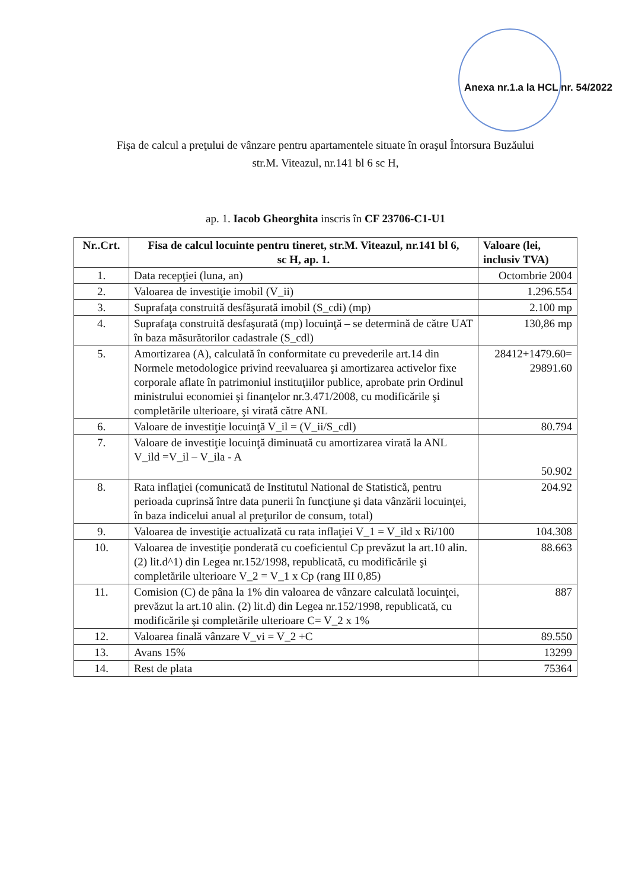Anexa nr.1.a la HCL nr. 54/2022
Fişa de calcul a preţului de vânzare pentru apartamentele situate în oraşul Întorsura Buzăului
str.M. Viteazul, nr.141 bl 6 sc H,
ap. 1. Iacob Gheorghita inscris în CF 23706-C1-U1
| Nr..Crt. | Fisa de calcul locuinte pentru tineret, str.M. Viteazul, nr.141 bl 6, sc H, ap. 1. | Valoare (lei, inclusiv TVA) |
| --- | --- | --- |
| 1. | Data recepţiei (luna, an) | Octombrie 2004 |
| 2. | Valoarea de investiţie imobil (V_ii) | 1.296.554 |
| 3. | Suprafaţa construită desfăşurată imobil (S_cdi) (mp) | 2.100 mp |
| 4. | Suprafaţa construită desfaşurată (mp) locuinţă – se determină de către UAT în baza măsurătorilor cadastrale (S_cdl) | 130,86 mp |
| 5. | Amortizarea (A), calculată în conformitate cu prevederile art.14 din Normele metodologice privind reevaluarea şi amortizarea activelor fixe corporale aflate în patrimoniul instituţiilor publice, aprobate prin Ordinul ministrului economiei şi finanţelor nr.3.471/2008, cu modificările şi completările ulterioare, şi virată către ANL | 28412+1479.60= 29891.60 |
| 6. | Valoare de investiţie locuinţă V_il = (V_ii/S_cdl) | 80.794 |
| 7. | Valoare de investiţie locuinţă diminuată cu amortizarea virată la ANL V_ild =V_il – V_ila - A | 50.902 |
| 8. | Rata inflaţiei (comunicată de Institutul National de Statistică, pentru perioada cuprinsă între data punerii în funcţiune şi data vânzării locuinţei, în baza indicelui anual al preţurilor de consum, total) | 204.92 |
| 9. | Valoarea de investiţie actualizată cu rata inflaţiei V_1 = V_ild x Ri/100 | 104.308 |
| 10. | Valoarea de investiţie ponderată cu coeficientul Cp prevăzut la art.10 alin. (2) lit.d^1) din Legea nr.152/1998, republicată, cu modificările şi completările ulterioare V_2 = V_1 x Cp (rang III 0,85) | 88.663 |
| 11. | Comision (C) de pâna la 1% din valoarea de vânzare calculată locuinţei, prevăzut la art.10 alin. (2) lit.d) din Legea nr.152/1998, republicată, cu modificările şi completările ulterioare C= V_2 x 1% | 887 |
| 12. | Valoarea finală vânzare V_vi = V_2 +C | 89.550 |
| 13. | Avans 15% | 13299 |
| 14. | Rest de plata | 75364 |